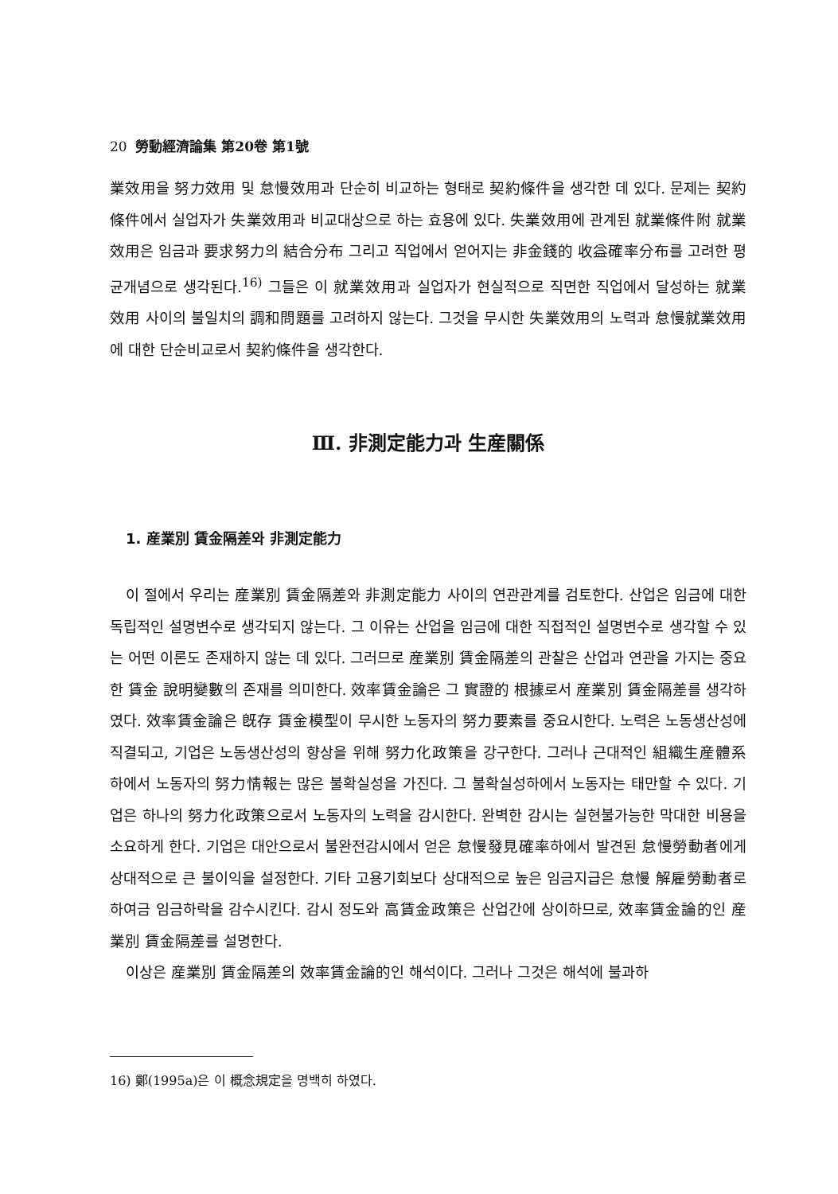20 勞動經濟論集 第20卷 第1號
業效用을 努力效用 및 怠慢效用과 단순히 비교하는 형태로 契約條件을 생각한 데 있다. 문제는 契約條件에서 실업자가 失業效用과 비교대상으로 하는 효용에 있다. 失業效用에 관계된 就業條件附 就業效用은 임금과 要求努力의 結合分布 그리고 직업에서 얻어지는 非金錢的 收益確率分布를 고려한 평균개념으로 생각된다.<sup>16)</sup> 그들은 이 就業效用과 실업자가 현실적으로 직면한 직업에서 달성하는 就業效用 사이의 불일치의 調和問題를 고려하지 않는다. 그것을 무시한 失業效用의 노력과 怠慢就業效用에 대한 단순비교로서 契約條件을 생각한다.
Ⅲ. 非測定能力과 生産關係
1. 産業別 賃金隔差와 非測定能力
이 절에서 우리는 産業別 賃金隔差와 非測定能力 사이의 연관관계를 검토한다. 산업은 임금에 대한 독립적인 설명변수로 생각되지 않는다. 그 이유는 산업을 임금에 대한 직접적인 설명변수로 생각할 수 있는 어떤 이론도 존재하지 않는 데 있다. 그러므로 産業別 賃金隔差의 관찰은 산업과 연관을 가지는 중요한 賃金 說明變數의 존재를 의미한다. 效率賃金論은 그 實證的 根據로서 産業別 賃金隔差를 생각하였다. 效率賃金論은 旣存 賃金模型이 무시한 노동자의 努力要素를 중요시한다. 노력은 노동생산성에 직결되고, 기업은 노동생산성의 향상을 위해 努力化政策을 강구한다. 그러나 근대적인 組織生産體系하에서 노동자의 努力情報는 많은 불확실성을 가진다. 그 불확실성하에서 노동자는 태만할 수 있다. 기업은 하나의 努力化政策으로서 노동자의 노력을 감시한다. 완벽한 감시는 실현불가능한 막대한 비용을 소요하게 한다. 기업은 대안으로서 불완전감시에서 얻은 怠慢發見確率하에서 발견된 怠慢勞動者에게 상대적으로 큰 불이익을 설정한다. 기타 고용기회보다 상대적으로 높은 임금지급은 怠慢 解雇勞動者로 하여금 임금하락을 감수시킨다. 감시 정도와 高賃金政策은 산업간에 상이하므로, 效率賃金論的인 産業別 賃金隔差를 설명한다.
이상은 産業別 賃金隔差의 效率賃金論的인 해석이다. 그러나 그것은 해석에 불과하
16) 鄭(1995a)은 이 概念規定을 명백히 하였다.